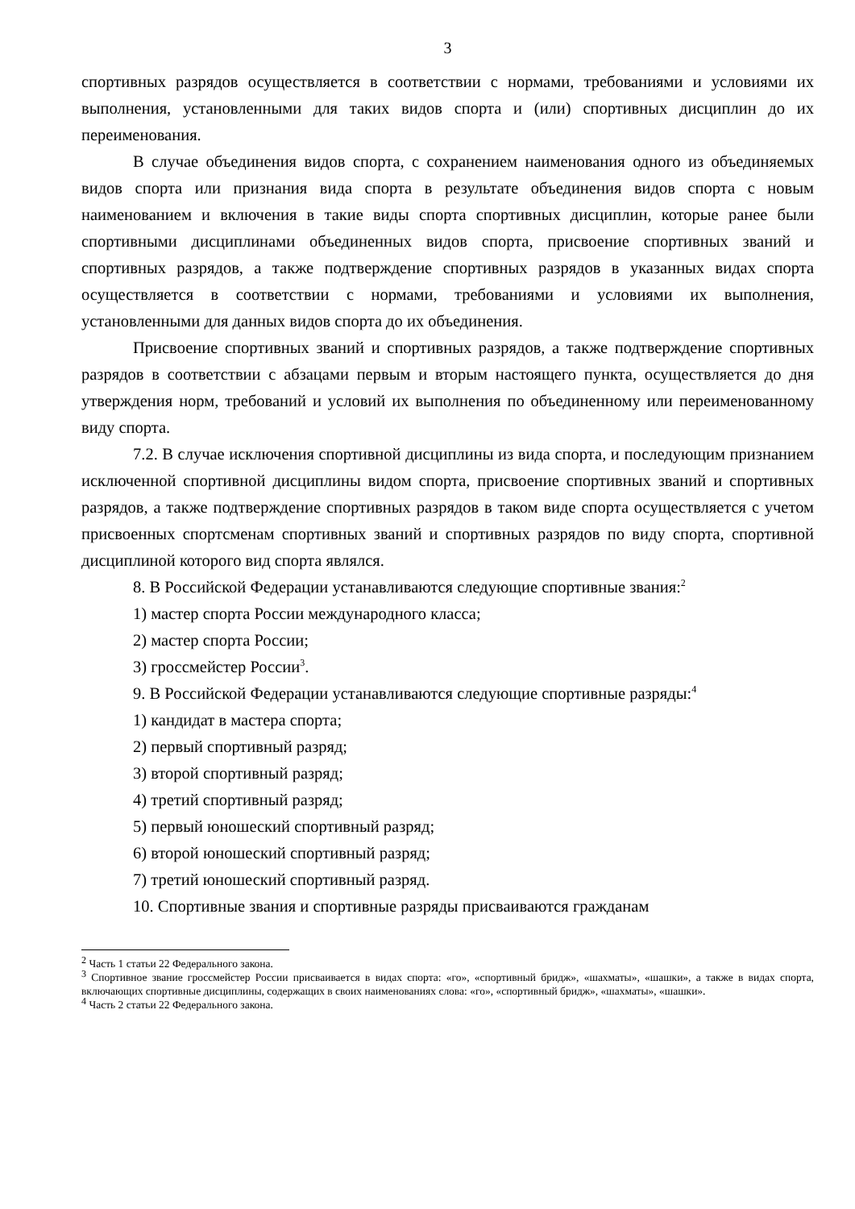3
спортивных разрядов осуществляется в соответствии с нормами, требованиями и условиями их выполнения, установленными для таких видов спорта и (или) спортивных дисциплин до их переименования.
В случае объединения видов спорта, с сохранением наименования одного из объединяемых видов спорта или признания вида спорта в результате объединения видов спорта с новым наименованием и включения в такие виды спорта спортивных дисциплин, которые ранее были спортивными дисциплинами объединенных видов спорта, присвоение спортивных званий и спортивных разрядов, а также подтверждение спортивных разрядов в указанных видах спорта осуществляется в соответствии с нормами, требованиями и условиями их выполнения, установленными для данных видов спорта до их объединения.
Присвоение спортивных званий и спортивных разрядов, а также подтверждение спортивных разрядов в соответствии с абзацами первым и вторым настоящего пункта, осуществляется до дня утверждения норм, требований и условий их выполнения по объединенному или переименованному виду спорта.
7.2. В случае исключения спортивной дисциплины из вида спорта, и последующим признанием исключенной спортивной дисциплины видом спорта, присвоение спортивных званий и спортивных разрядов, а также подтверждение спортивных разрядов в таком виде спорта осуществляется с учетом присвоенных спортсменам спортивных званий и спортивных разрядов по виду спорта, спортивной дисциплиной которого вид спорта являлся.
8. В Российской Федерации устанавливаются следующие спортивные звания:<sup>2</sup>
1) мастер спорта России международного класса;
2) мастер спорта России;
3) гроссмейстер России<sup>3</sup>.
9. В Российской Федерации устанавливаются следующие спортивные разряды:<sup>4</sup>
1) кандидат в мастера спорта;
2) первый спортивный разряд;
3) второй спортивный разряд;
4) третий спортивный разряд;
5) первый юношеский спортивный разряд;
6) второй юношеский спортивный разряд;
7) третий юношеский спортивный разряд.
10. Спортивные звания и спортивные разряды присваиваются гражданам
<sup>2</sup> Часть 1 статьи 22 Федерального закона.
<sup>3</sup> Спортивное звание гроссмейстер России присваивается в видах спорта: «го», «спортивный бридж», «шахматы», «шашки», а также в видах спорта, включающих спортивные дисциплины, содержащих в своих наименованиях слова: «го», «спортивный бридж», «шахматы», «шашки».
<sup>4</sup> Часть 2 статьи 22 Федерального закона.